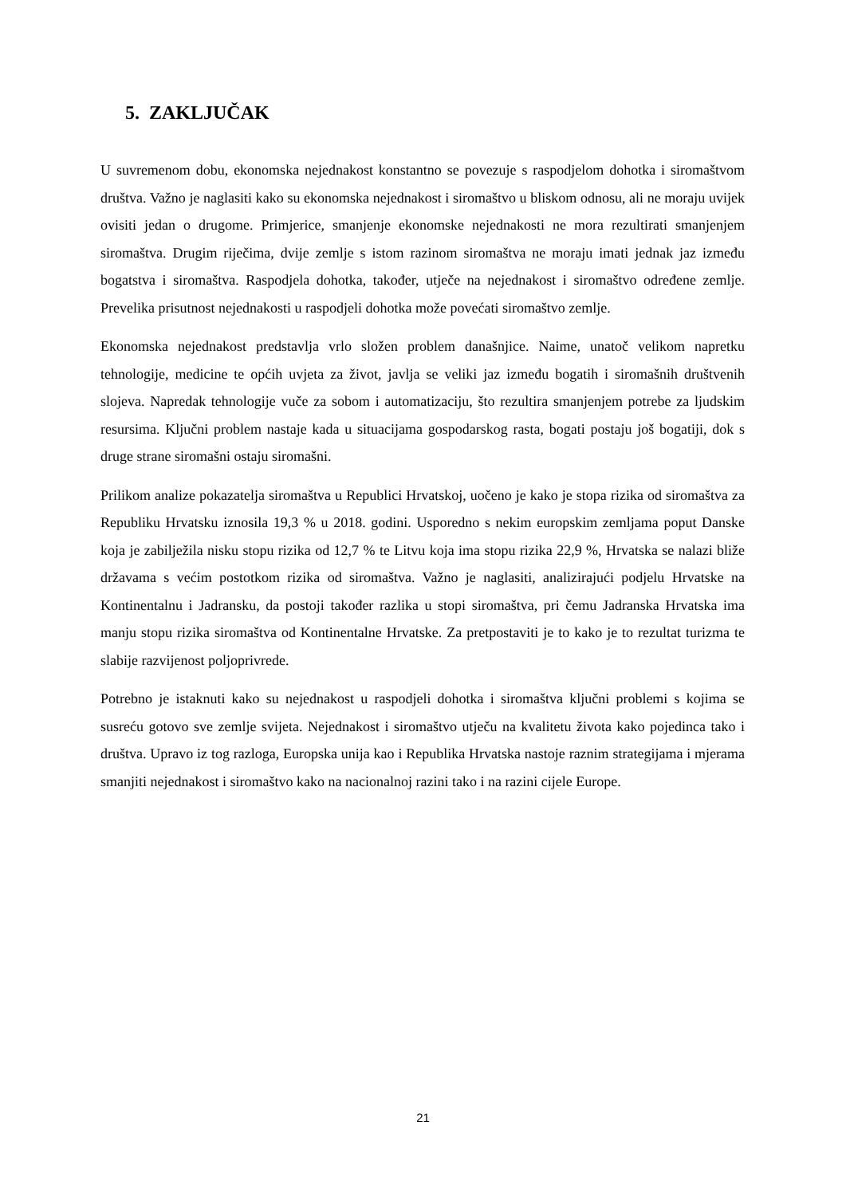5. ZAKLJUČAK
U suvremenom dobu, ekonomska nejednakost konstantno se povezuje s raspodjelom dohotka i siromaštvom društva. Važno je naglasiti kako su ekonomska nejednakost i siromaštvo u bliskom odnosu, ali ne moraju uvijek ovisiti jedan o drugome. Primjerice, smanjenje ekonomske nejednakosti ne mora rezultirati smanjenjem siromaštva. Drugim riječima, dvije zemlje s istom razinom siromaštva ne moraju imati jednak jaz između bogatstva i siromaštva. Raspodjela dohotka, također, utječe na nejednakost i siromaštvo određene zemlje. Prevelika prisutnost nejednakosti u raspodjeli dohotka može povećati siromaštvo zemlje.
Ekonomska nejednakost predstavlja vrlo složen problem današnjice. Naime, unatoč velikom napretku tehnologije, medicine te općih uvjeta za život, javlja se veliki jaz između bogatih i siromašnih društvenih slojeva. Napredak tehnologije vuče za sobom i automatizaciju, što rezultira smanjenjem potrebe za ljudskim resursima. Ključni problem nastaje kada u situacijama gospodarskog rasta, bogati postaju još bogatiji, dok s druge strane siromašni ostaju siromašni.
Prilikom analize pokazatelja siromaštva u Republici Hrvatskoj, uočeno je kako je stopa rizika od siromaštva za Republiku Hrvatsku iznosila 19,3 % u 2018. godini. Usporedno s nekim europskim zemljama poput Danske koja je zabilježila nisku stopu rizika od 12,7 % te Litvu koja ima stopu rizika 22,9 %, Hrvatska se nalazi bliže državama s većim postotkom rizika od siromaštva. Važno je naglasiti, analizirajući podjelu Hrvatske na Kontinentalnu i Jadransku, da postoji također razlika u stopi siromaštva, pri čemu Jadranska Hrvatska ima manju stopu rizika siromaštva od Kontinentalne Hrvatske. Za pretpostaviti je to kako je to rezultat turizma te slabije razvijenost poljoprivrede.
Potrebno je istaknuti kako su nejednakost u raspodjeli dohotka i siromaštva ključni problemi s kojima se susreću gotovo sve zemlje svijeta. Nejednakost i siromaštvo utječu na kvalitetu života kako pojedinca tako i društva. Upravo iz tog razloga, Europska unija kao i Republika Hrvatska nastoje raznim strategijama i mjerama smanjiti nejednakost i siromaštvo kako na nacionalnoj razini tako i na razini cijele Europe.
21